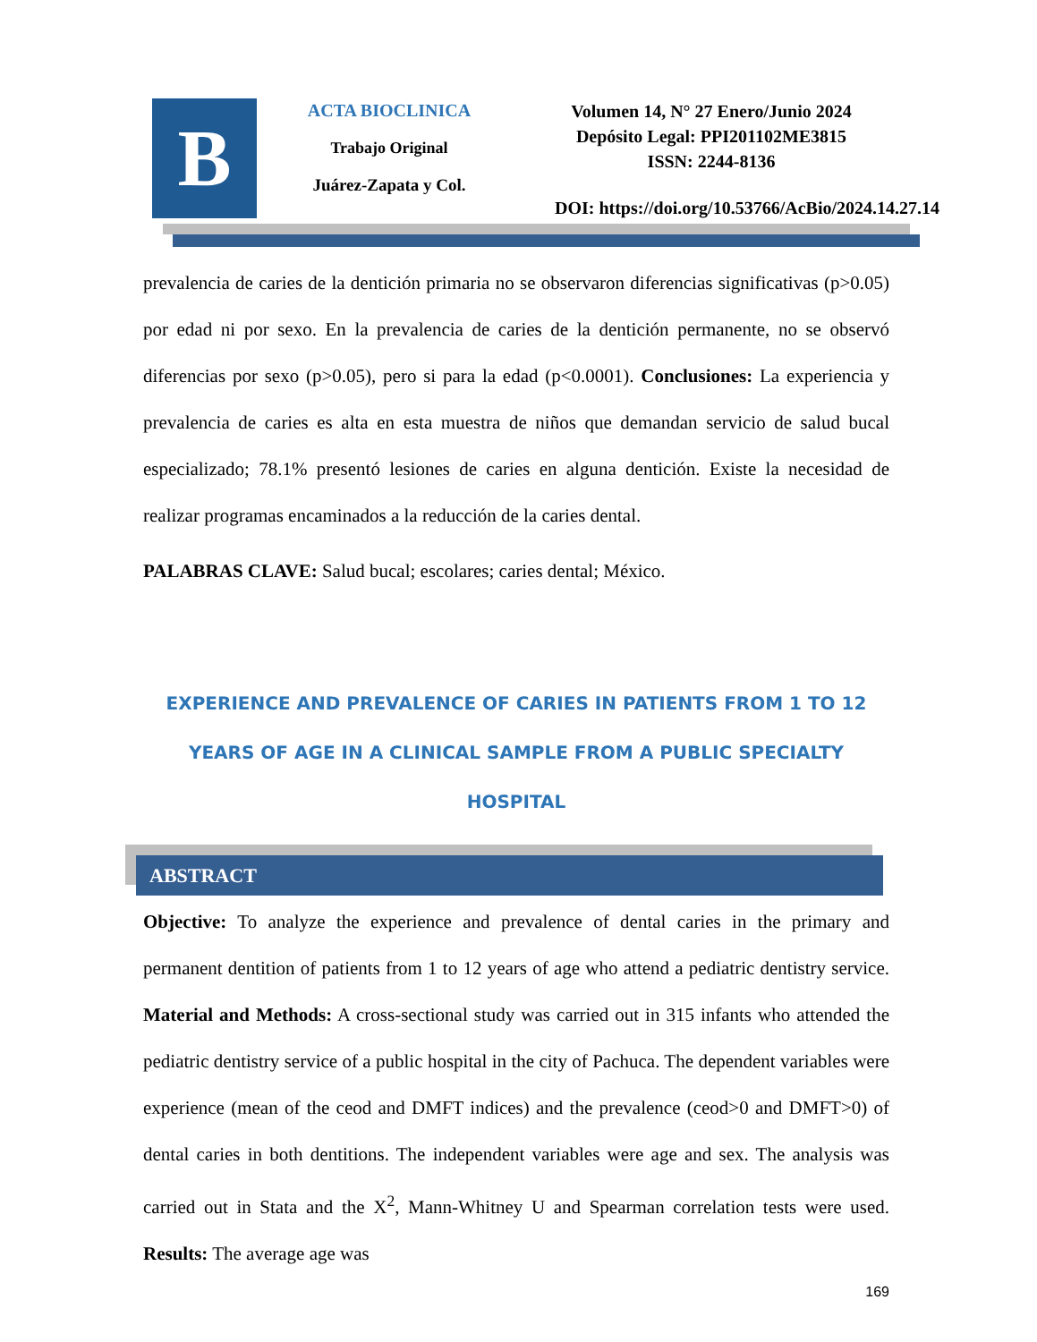B
ACTA BIOCLINICA
Trabajo Original
Juárez-Zapata y Col.
Volumen 14, N° 27 Enero/Junio 2024
Depósito Legal: PPI201102ME3815
ISSN: 2244-8136
DOI: https://doi.org/10.53766/AcBio/2024.14.27.14
prevalencia de caries de la dentición primaria no se observaron diferencias significativas (p>0.05) por edad ni por sexo. En la prevalencia de caries de la dentición permanente, no se observó diferencias por sexo (p>0.05), pero si para la edad (p<0.0001). Conclusiones: La experiencia y prevalencia de caries es alta en esta muestra de niños que demandan servicio de salud bucal especializado; 78.1% presentó lesiones de caries en alguna dentición. Existe la necesidad de realizar programas encaminados a la reducción de la caries dental.
PALABRAS CLAVE: Salud bucal; escolares; caries dental; México.
EXPERIENCE AND PREVALENCE OF CARIES IN PATIENTS FROM 1 TO 12 YEARS OF AGE IN A CLINICAL SAMPLE FROM A PUBLIC SPECIALTY HOSPITAL
ABSTRACT
Objective: To analyze the experience and prevalence of dental caries in the primary and permanent dentition of patients from 1 to 12 years of age who attend a pediatric dentistry service. Material and Methods: A cross-sectional study was carried out in 315 infants who attended the pediatric dentistry service of a public hospital in the city of Pachuca. The dependent variables were experience (mean of the ceod and DMFT indices) and the prevalence (ceod>0 and DMFT>0) of dental caries in both dentitions. The independent variables were age and sex. The analysis was carried out in Stata and the X<sup>2</sup>, Mann-Whitney U and Spearman correlation tests were used. Results: The average age was
169